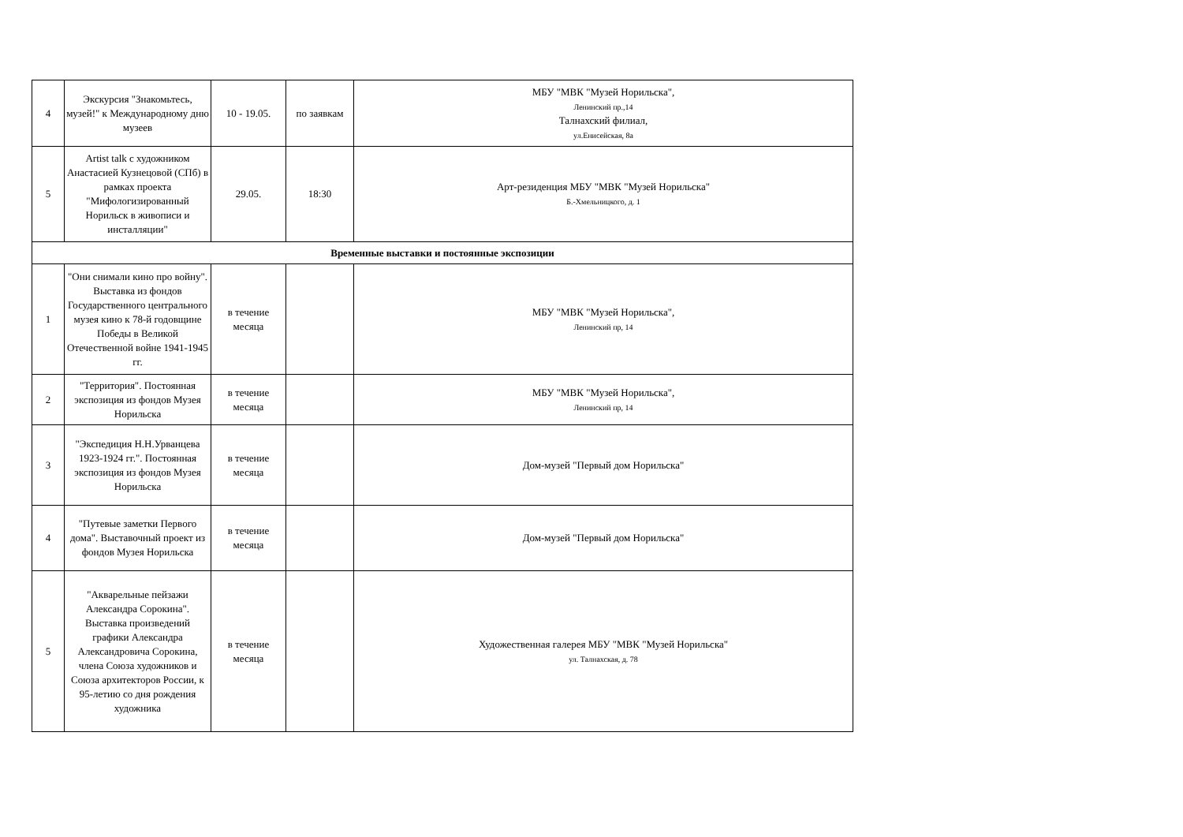| 4 | Экскурсия "Знакомьтесь, музей!" к Международному дню музеев | 10 - 19.05. | по заявкам | МБУ "МВК "Музей Норильска", Ленинский пр.,14 Талнахский филиал, ул.Енисейская, 8а |
| 5 | Artist talk с художником Анастасией Кузнецовой (СПб) в рамках проекта "Мифологизированный Норильск в живописи и инсталляции" | 29.05. | 18:30 | Арт-резиденция МБУ "МВК "Музей Норильска" Б.-Хмельницкого, д. 1 |
| Временные выставки и постоянные экспозиции | | | | |
| 1 | "Они снимали кино про войну". Выставка из фондов Государственного центрального музея кино к 78-й годовщине Победы в Великой Отечественной войне 1941-1945 гг. | в течение месяца | | МБУ "МВК "Музей Норильска", Ленинский пр, 14 |
| 2 | "Территория". Постоянная экспозиция из фондов Музея Норильска | в течение месяца | | МБУ "МВК "Музей Норильска", Ленинский пр, 14 |
| 3 | "Экспедиция Н.Н.Урванцева 1923-1924 гг.". Постоянная экспозиция из фондов Музея Норильска | в течение месяца | | Дом-музей "Первый дом Норильска" |
| 4 | "Путевые заметки Первого дома". Выставочный проект из фондов Музея Норильска | в течение месяца | | Дом-музей "Первый дом Норильска" |
| 5 | "Акварельные пейзажи Александра Сорокина". Выставка произведений графики Александра Александровича Сорокина, члена Союза художников и Союза архитекторов России, к 95-летию со дня рождения художника | в течение месяца | | Художественная галерея МБУ "МВК "Музей Норильска" ул. Талнахская, д. 78 |